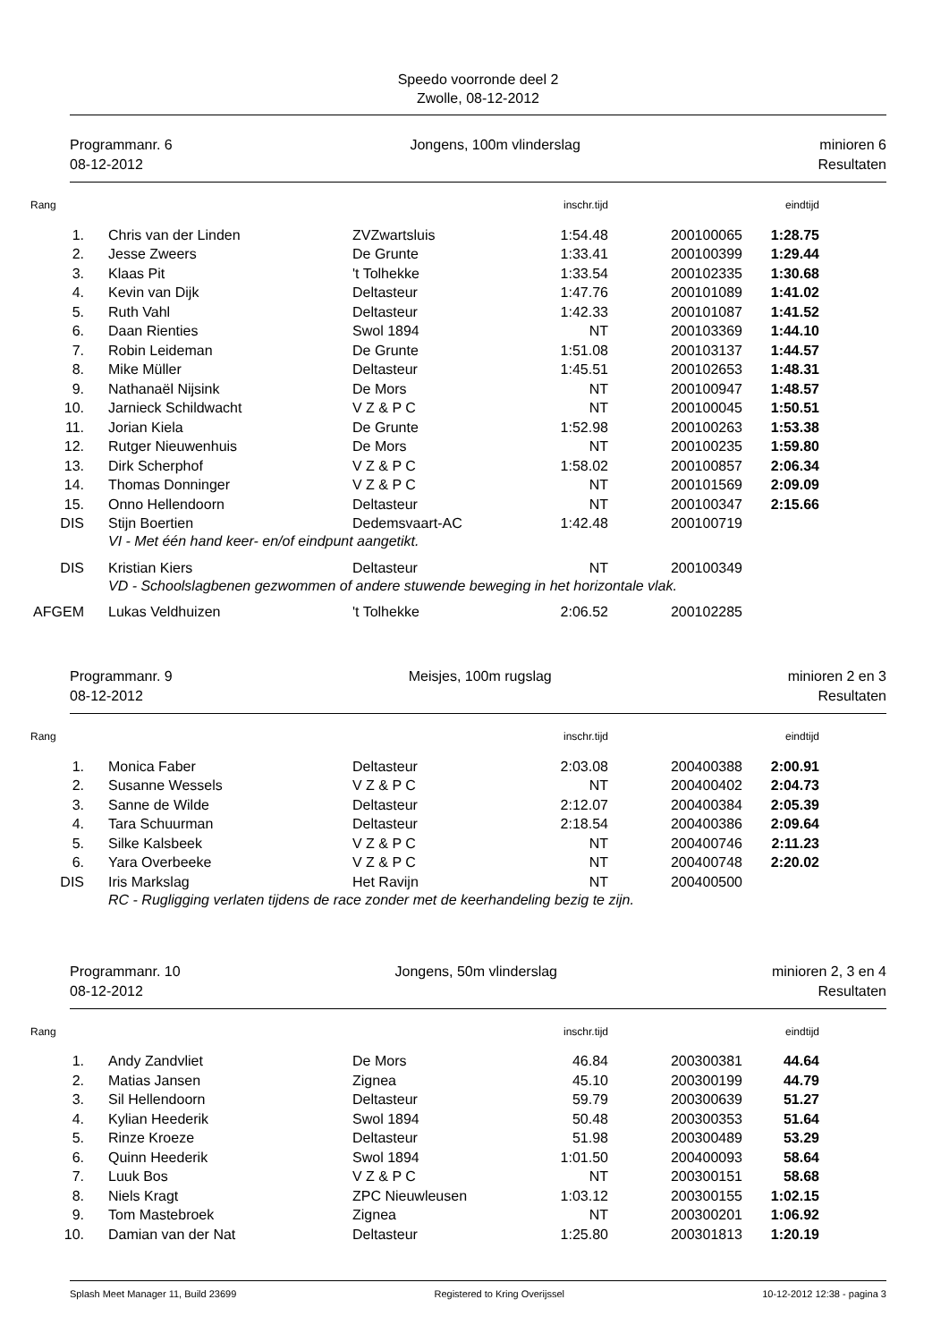Speedo voorronde deel 2
Zwolle, 08-12-2012
Programmanr. 6
08-12-2012
Jongens, 100m vlinderslag minioren 6
Resultaten
| Rang | | | inschr.tijd | | eindtijd |
| --- | --- | --- | --- | --- | --- |
| 1. | Chris van der Linden | ZVZwartsluis | 1:54.48 | 200100065 | 1:28.75 |
| 2. | Jesse Zweers | De Grunte | 1:33.41 | 200100399 | 1:29.44 |
| 3. | Klaas Pit | 't Tolhekke | 1:33.54 | 200102335 | 1:30.68 |
| 4. | Kevin van Dijk | Deltasteur | 1:47.76 | 200101089 | 1:41.02 |
| 5. | Ruth Vahl | Deltasteur | 1:42.33 | 200101087 | 1:41.52 |
| 6. | Daan Rienties | Swol 1894 | NT | 200103369 | 1:44.10 |
| 7. | Robin Leideman | De Grunte | 1:51.08 | 200103137 | 1:44.57 |
| 8. | Mike Müller | Deltasteur | 1:45.51 | 200102653 | 1:48.31 |
| 9. | Nathanaël Nijsink | De Mors | NT | 200100947 | 1:48.57 |
| 10. | Jarnieck Schildwacht | V Z & P C | NT | 200100045 | 1:50.51 |
| 11. | Jorian Kiela | De Grunte | 1:52.98 | 200100263 | 1:53.38 |
| 12. | Rutger Nieuwenhuis | De Mors | NT | 200100235 | 1:59.80 |
| 13. | Dirk Scherphof | V Z & P C | 1:58.02 | 200100857 | 2:06.34 |
| 14. | Thomas Donninger | V Z & P C | NT | 200101569 | 2:09.09 |
| 15. | Onno Hellendoorn | Deltasteur | NT | 200100347 | 2:15.66 |
| DIS | Stijn Boertien | Dedemsvaart-AC | 1:42.48 | 200100719 | |
| | VI - Met één hand keer- en/of eindpunt aangetikt. | | | | |
| DIS | Kristian Kiers | Deltasteur | NT | 200100349 | |
| | VD - Schoolslagbenen gezwommen of andere stuwende beweging in het horizontale vlak. | | | | |
| AFGEM | Lukas Veldhuizen | 't Tolhekke | 2:06.52 | 200102285 | |
Programmanr. 9
08-12-2012
Meisjes, 100m rugslag minioren 2 en 3
Resultaten
| Rang | | | inschr.tijd | | eindtijd |
| --- | --- | --- | --- | --- | --- |
| 1. | Monica Faber | Deltasteur | 2:03.08 | 200400388 | 2:00.91 |
| 2. | Susanne Wessels | V Z & P C | NT | 200400402 | 2:04.73 |
| 3. | Sanne de Wilde | Deltasteur | 2:12.07 | 200400384 | 2:05.39 |
| 4. | Tara Schuurman | Deltasteur | 2:18.54 | 200400386 | 2:09.64 |
| 5. | Silke Kalsbeek | V Z & P C | NT | 200400746 | 2:11.23 |
| 6. | Yara Overbeeke | V Z & P C | NT | 200400748 | 2:20.02 |
| DIS | Iris Markslag | Het Ravijn | NT | 200400500 | |
| | RC - Rugligging verlaten tijdens de race zonder met de keerhandeling bezig te zijn. | | | | |
Programmanr. 10
08-12-2012
Jongens, 50m vlinderslag minioren 2, 3 en 4
Resultaten
| Rang | | | inschr.tijd | | eindtijd |
| --- | --- | --- | --- | --- | --- |
| 1. | Andy Zandvliet | De Mors | 46.84 | 200300381 | 44.64 |
| 2. | Matias Jansen | Zignea | 45.10 | 200300199 | 44.79 |
| 3. | Sil Hellendoorn | Deltasteur | 59.79 | 200300639 | 51.27 |
| 4. | Kylian Heederik | Swol 1894 | 50.48 | 200300353 | 51.64 |
| 5. | Rinze Kroeze | Deltasteur | 51.98 | 200300489 | 53.29 |
| 6. | Quinn Heederik | Swol 1894 | 1:01.50 | 200400093 | 58.64 |
| 7. | Luuk Bos | V Z & P C | NT | 200300151 | 58.68 |
| 8. | Niels Kragt | ZPC Nieuwleusen | 1:03.12 | 200300155 | 1:02.15 |
| 9. | Tom Mastebroek | Zignea | NT | 200300201 | 1:06.92 |
| 10. | Damian van der Nat | Deltasteur | 1:25.80 | 200301813 | 1:20.19 |
Splash Meet Manager 11, Build 23699 Registered to Kring Overijssel 10-12-2012 12:38 - pagina 3